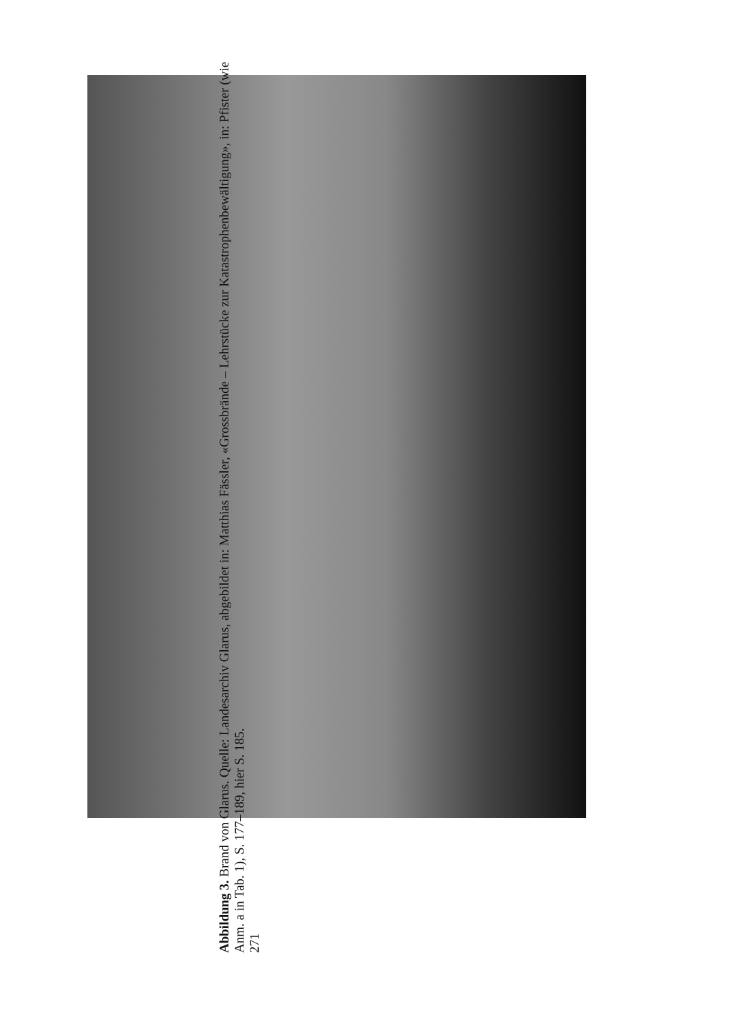Abbildung 3. Brand von Glarus. Quelle: Landesarchiv Glarus, abgebildet in: Matthias Fässler, «Grossbrände – Lehrstücke zur Katastrophenbewältigung», in: Pfister (wie Anm. a in Tab. 1), S. 177–189, hier S. 185.
271